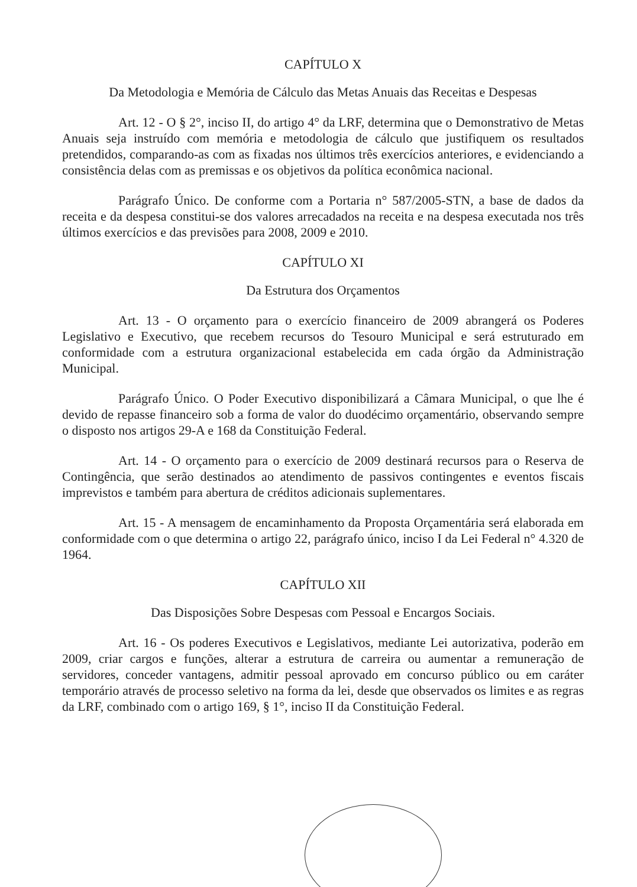CAPÍTULO X
Da Metodologia e Memória de Cálculo das Metas Anuais das Receitas e Despesas
Art. 12 - O § 2°, inciso II, do artigo 4° da LRF, determina que o Demonstrativo de Metas Anuais seja instruído com memória e metodologia de cálculo que justifiquem os resultados pretendidos, comparando-as com as fixadas nos últimos três exercícios anteriores, e evidenciando a consistência delas com as premissas e os objetivos da política econômica nacional.
Parágrafo Único. De conforme com a Portaria n° 587/2005-STN, a base de dados da receita e da despesa constitui-se dos valores arrecadados na receita e na despesa executada nos três últimos exercícios e das previsões para 2008, 2009 e 2010.
CAPÍTULO XI
Da Estrutura dos Orçamentos
Art. 13 - O orçamento para o exercício financeiro de 2009 abrangerá os Poderes Legislativo e Executivo, que recebem recursos do Tesouro Municipal e será estruturado em conformidade com a estrutura organizacional estabelecida em cada órgão da Administração Municipal.
Parágrafo Único. O Poder Executivo disponibilizará a Câmara Municipal, o que lhe é devido de repasse financeiro sob a forma de valor do duodécimo orçamentário, observando sempre o disposto nos artigos 29-A e 168 da Constituição Federal.
Art. 14 - O orçamento para o exercício de 2009 destinará recursos para o Reserva de Contingência, que serão destinados ao atendimento de passivos contingentes e eventos fiscais imprevistos e também para abertura de créditos adicionais suplementares.
Art. 15 - A mensagem de encaminhamento da Proposta Orçamentária será elaborada em conformidade com o que determina o artigo 22, parágrafo único, inciso I da Lei Federal n° 4.320 de 1964.
CAPÍTULO XII
Das Disposições Sobre Despesas com Pessoal e Encargos Sociais.
Art. 16 - Os poderes Executivos e Legislativos, mediante Lei autorizativa, poderão em 2009, criar cargos e funções, alterar a estrutura de carreira ou aumentar a remuneração de servidores, conceder vantagens, admitir pessoal aprovado em concurso público ou em caráter temporário através de processo seletivo na forma da lei, desde que observados os limites e as regras da LRF, combinado com o artigo 169, § 1°, inciso II da Constituição Federal.